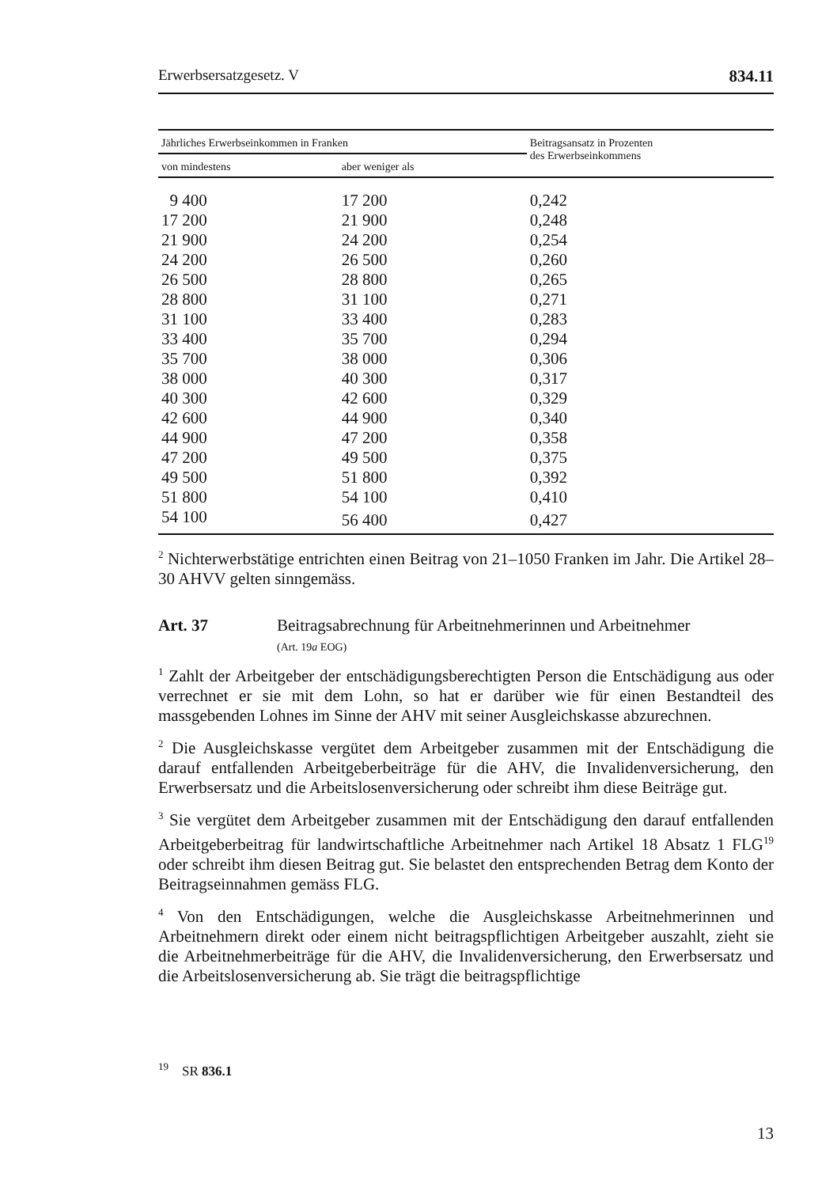Erwerbsersatzgesetz. V 834.11
| Jährliches Erwerbseinkommen in Franken | | Beitragsansatz in Prozenten des Erwerbseinkommens |
| --- | --- | --- |
| von mindestens | aber weniger als | |
| 9 400 | 17 200 | 0,242 |
| 17 200 | 21 900 | 0,248 |
| 21 900 | 24 200 | 0,254 |
| 24 200 | 26 500 | 0,260 |
| 26 500 | 28 800 | 0,265 |
| 28 800 | 31 100 | 0,271 |
| 31 100 | 33 400 | 0,283 |
| 33 400 | 35 700 | 0,294 |
| 35 700 | 38 000 | 0,306 |
| 38 000 | 40 300 | 0,317 |
| 40 300 | 42 600 | 0,329 |
| 42 600 | 44 900 | 0,340 |
| 44 900 | 47 200 | 0,358 |
| 47 200 | 49 500 | 0,375 |
| 49 500 | 51 800 | 0,392 |
| 51 800 | 54 100 | 0,410 |
| 54 100 | 56 400 | 0,427 |
<sup>2</sup> Nichterwerbstätige entrichten einen Beitrag von 21–1050 Franken im Jahr. Die Artikel 28–30 AHVV gelten sinngemäss.
Art. 37 Beitragsabrechnung für Arbeitnehmerinnen und Arbeitnehmer
(Art. 19a EOG)
<sup>1</sup> Zahlt der Arbeitgeber der entschädigungsberechtigten Person die Entschädigung aus oder verrechnet er sie mit dem Lohn, so hat er darüber wie für einen Bestandteil des massgebenden Lohnes im Sinne der AHV mit seiner Ausgleichskasse abzurechnen.
<sup>2</sup> Die Ausgleichskasse vergütet dem Arbeitgeber zusammen mit der Entschädigung die darauf entfallenden Arbeitgeberbeiträge für die AHV, die Invalidenversicherung, den Erwerbsersatz und die Arbeitslosenversicherung oder schreibt ihm diese Beiträge gut.
<sup>3</sup> Sie vergütet dem Arbeitgeber zusammen mit der Entschädigung den darauf entfallenden Arbeitgeberbeitrag für landwirtschaftliche Arbeitnehmer nach Artikel 18 Absatz 1 FLG<sup>19</sup> oder schreibt ihm diesen Beitrag gut. Sie belastet den entsprechenden Betrag dem Konto der Beitragseinnahmen gemäss FLG.
<sup>4</sup> Von den Entschädigungen, welche die Ausgleichskasse Arbeitnehmerinnen und Arbeitnehmern direkt oder einem nicht beitragspflichtigen Arbeitgeber auszahlt, zieht sie die Arbeitnehmerbeiträge für die AHV, die Invalidenversicherung, den Erwerbsersatz und die Arbeitslosenversicherung ab. Sie trägt die beitragspflichtige
<sup>19</sup> SR 836.1
13